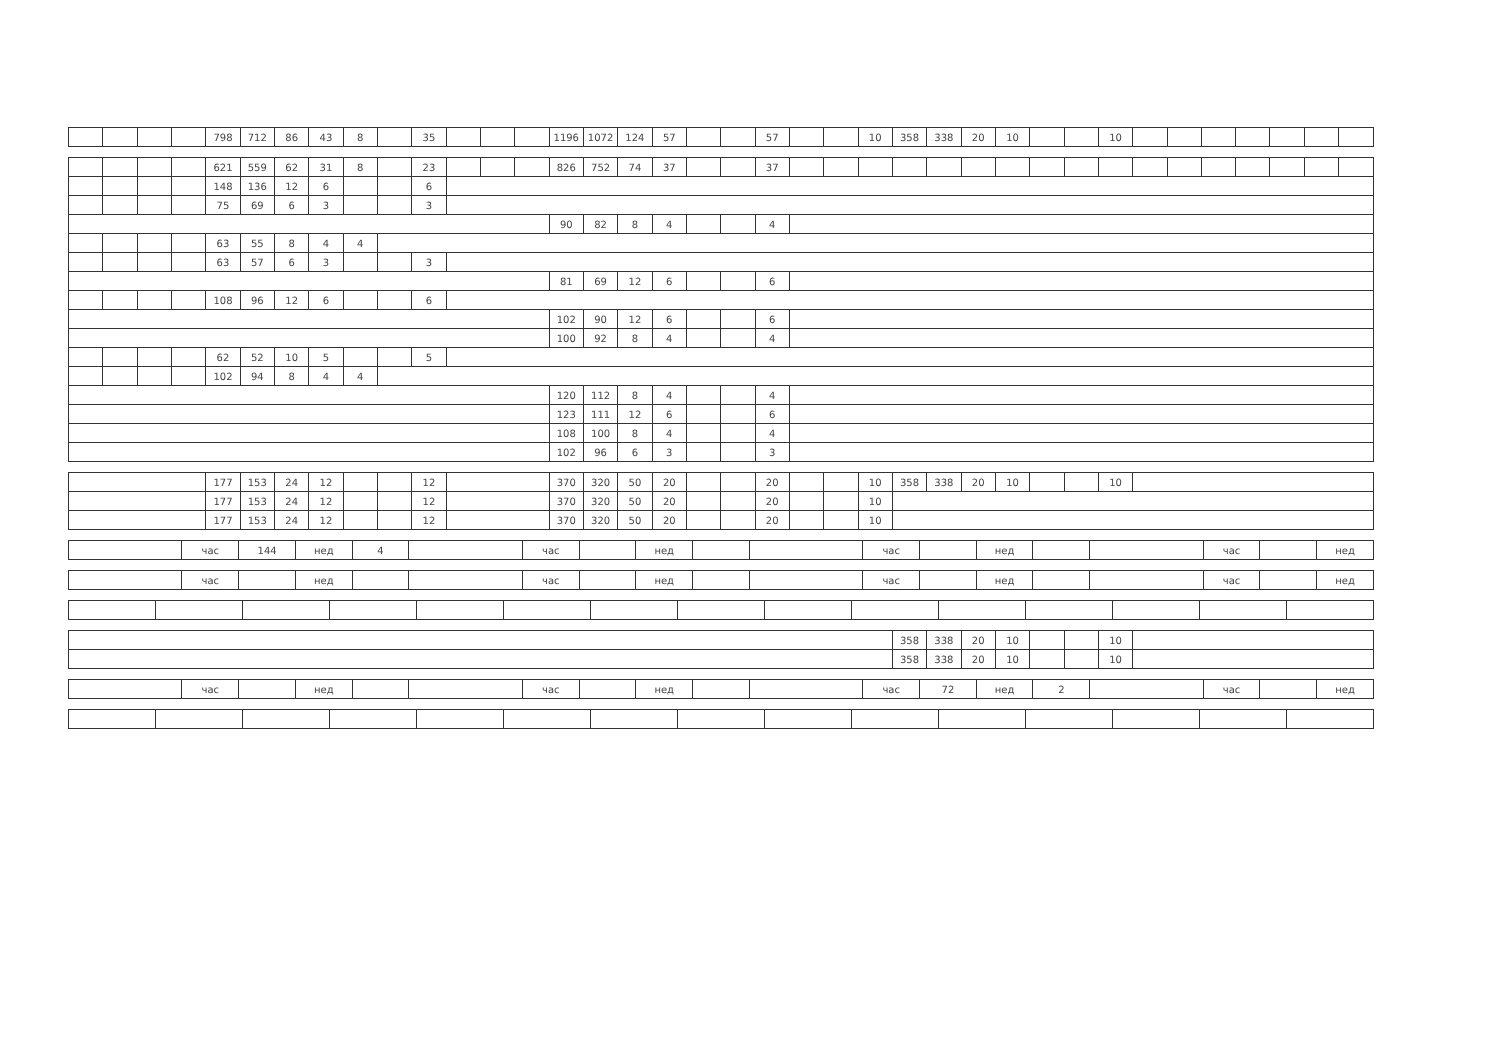| | | | | 798 | 712 | 86 | 43 | 8 | | 35 | | | | 1196 | 1072 | 124 | 57 | | | 57 | | | 10 | 358 | 338 | 20 | 10 | | | 10 | | | | | | | |
| | | | | 621 | 559 | 62 | 31 | 8 | | 23 | | | | 826 | 752 | 74 | 37 | | | 37 | | | | | | | | | | | | | | | | | |
| | | | | 148 | 136 | 12 | 6 | | | 6 | | | | | | | | | | | | | | | | | | | | | | | | | | | |
| | | | | 75 | 69 | 6 | 3 | | | 3 | | | | | | | | | | | | | | | | | | | | | | | | | | | |
| | | | | | | | | | | | | | | 90 | 82 | 8 | 4 | | | 4 | | | | | | | | | | | | | | | | | |
| | | | | 63 | 55 | 8 | 4 | 4 | | | | | | | | | | | | | | | | | | | | | | | | | | | | | |
| | | | | 63 | 57 | 6 | 3 | | | 3 | | | | | | | | | | | | | | | | | | | | | | | | | | | |
| | | | | | | | | | | | | | | 81 | 69 | 12 | 6 | | | 6 | | | | | | | | | | | | | | | | | |
| | | | | 108 | 96 | 12 | 6 | | | 6 | | | | | | | | | | | | | | | | | | | | | | | | | | | |
| | | | | | | | | | | | | | | 102 | 90 | 12 | 6 | | | 6 | | | | | | | | | | | | | | | | | |
| | | | | | | | | | | | | | | 100 | 92 | 8 | 4 | | | 4 | | | | | | | | | | | | | | | | | |
| | | | | 62 | 52 | 10 | 5 | | | 5 | | | | | | | | | | | | | | | | | | | | | | | | | | | |
| | | | | 102 | 94 | 8 | 4 | 4 | | | | | | | | | | | | | | | | | | | | | | | | | | | | | |
| | | | | | | | | | | | | | | 120 | 112 | 8 | 4 | | | 4 | | | | | | | | | | | | | | | | | |
| | | | | | | | | | | | | | | 123 | 111 | 12 | 6 | | | 6 | | | | | | | | | | | | | | | | | |
| | | | | | | | | | | | | | | 108 | 100 | 8 | 4 | | | 4 | | | | | | | | | | | | | | | | | |
| | | | | | | | | | | | | | | 102 | 96 | 6 | 3 | | | 3 | | | | | | | | | | | | | | | | | |
| | 177 | 153 | 24 | 12 | | | 12 | | 370 | 320 | 50 | 20 | | | 20 | | | 10 | 358 | 338 | 20 | 10 | | | 10 | |
| | 177 | 153 | 24 | 12 | | | 12 | | 370 | 320 | 50 | 20 | | | 20 | | | 10 | | | | | | | | |
| | 177 | 153 | 24 | 12 | | | 12 | | 370 | 320 | 50 | 20 | | | 20 | | | 10 | | | | | | | | |
| | час | 144 | нед | 4 | | час | | нед | | | час | | нед | | | час | | нед |
| | час | | нед | | | час | | нед | | | час | | нед | | | час | | нед |
| | 358 | 338 | 20 | 10 | | | 10 | |
| | 358 | 338 | 20 | 10 | | | 10 | |
| | час | | нед | | | час | | нед | | | час | 72 | нед | 2 | | час | | нед |